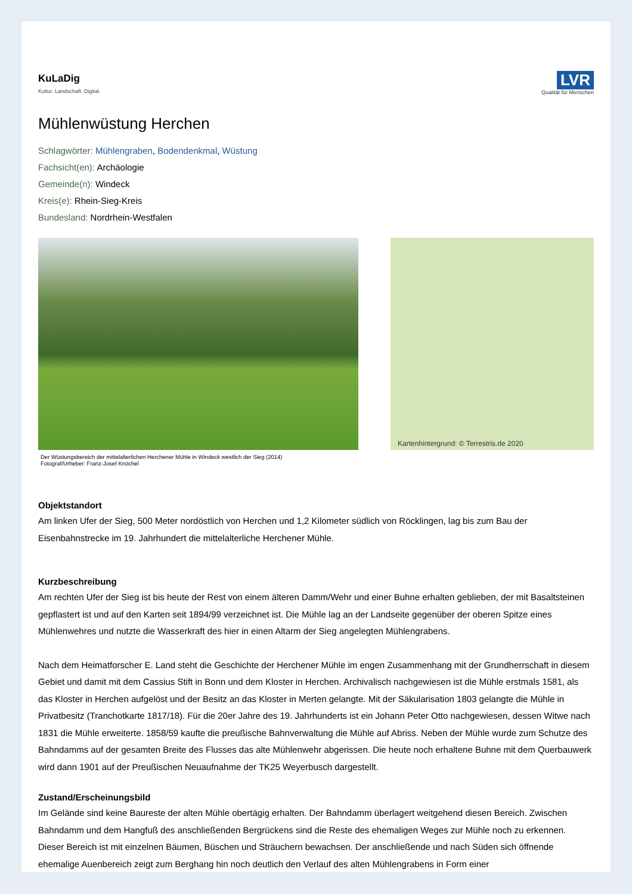KuLaDig
Kultur. Landschaft. Digital.
LVR
Qualität für Menschen
Mühlenwüstung Herchen
Schlagwörter: Mühlengraben, Bodendenkmal, Wüstung
Fachsicht(en): Archäologie
Gemeinde(n): Windeck
Kreis(e): Rhein-Sieg-Kreis
Bundesland: Nordrhein-Westfalen
Der Wüstungsbereich der mittelalterlichen Herchener Mühle in Windeck westlich der Sieg (2014)
Fotograf/Urheber: Franz-Josef Knöchel
Kartenhintergrund: © Terrestris.de 2020
Objektstandort
Am linken Ufer der Sieg, 500 Meter nordöstlich von Herchen und 1,2 Kilometer südlich von Röcklingen, lag bis zum Bau der Eisenbahnstrecke im 19. Jahrhundert die mittelalterliche Herchener Mühle.
Kurzbeschreibung
Am rechten Ufer der Sieg ist bis heute der Rest von einem älteren Damm/Wehr und einer Buhne erhalten geblieben, der mit Basaltsteinen gepflastert ist und auf den Karten seit 1894/99 verzeichnet ist. Die Mühle lag an der Landseite gegenüber der oberen Spitze eines Mühlenwehres und nutzte die Wasserkraft des hier in einen Altarm der Sieg angelegten Mühlengrabens.
Nach dem Heimatforscher E. Land steht die Geschichte der Herchener Mühle im engen Zusammenhang mit der Grundherrschaft in diesem Gebiet und damit mit dem Cassius Stift in Bonn und dem Kloster in Herchen. Archivalisch nachgewiesen ist die Mühle erstmals 1581, als das Kloster in Herchen aufgelöst und der Besitz an das Kloster in Merten gelangte. Mit der Säkularisation 1803 gelangte die Mühle in Privatbesitz (Tranchotkarte 1817/18). Für die 20er Jahre des 19. Jahrhunderts ist ein Johann Peter Otto nachgewiesen, dessen Witwe nach 1831 die Mühle erweiterte. 1858/59 kaufte die preußische Bahnverwaltung die Mühle auf Abriss. Neben der Mühle wurde zum Schutze des Bahndamms auf der gesamten Breite des Flusses das alte Mühlenwehr abgerissen. Die heute noch erhaltene Buhne mit dem Querbauwerk wird dann 1901 auf der Preußischen Neuaufnahme der TK25 Weyerbusch dargestellt.
Zustand/Erscheinungsbild
Im Gelände sind keine Baureste der alten Mühle obertägig erhalten. Der Bahndamm überlagert weitgehend diesen Bereich. Zwischen Bahndamm und dem Hangfuß des anschließenden Bergrückens sind die Reste des ehemaligen Weges zur Mühle noch zu erkennen. Dieser Bereich ist mit einzelnen Bäumen, Büschen und Sträuchern bewachsen. Der anschließende und nach Süden sich öffnende ehemalige Auenbereich zeigt zum Berghang hin noch deutlich den Verlauf des alten Mühlengrabens in Form einer